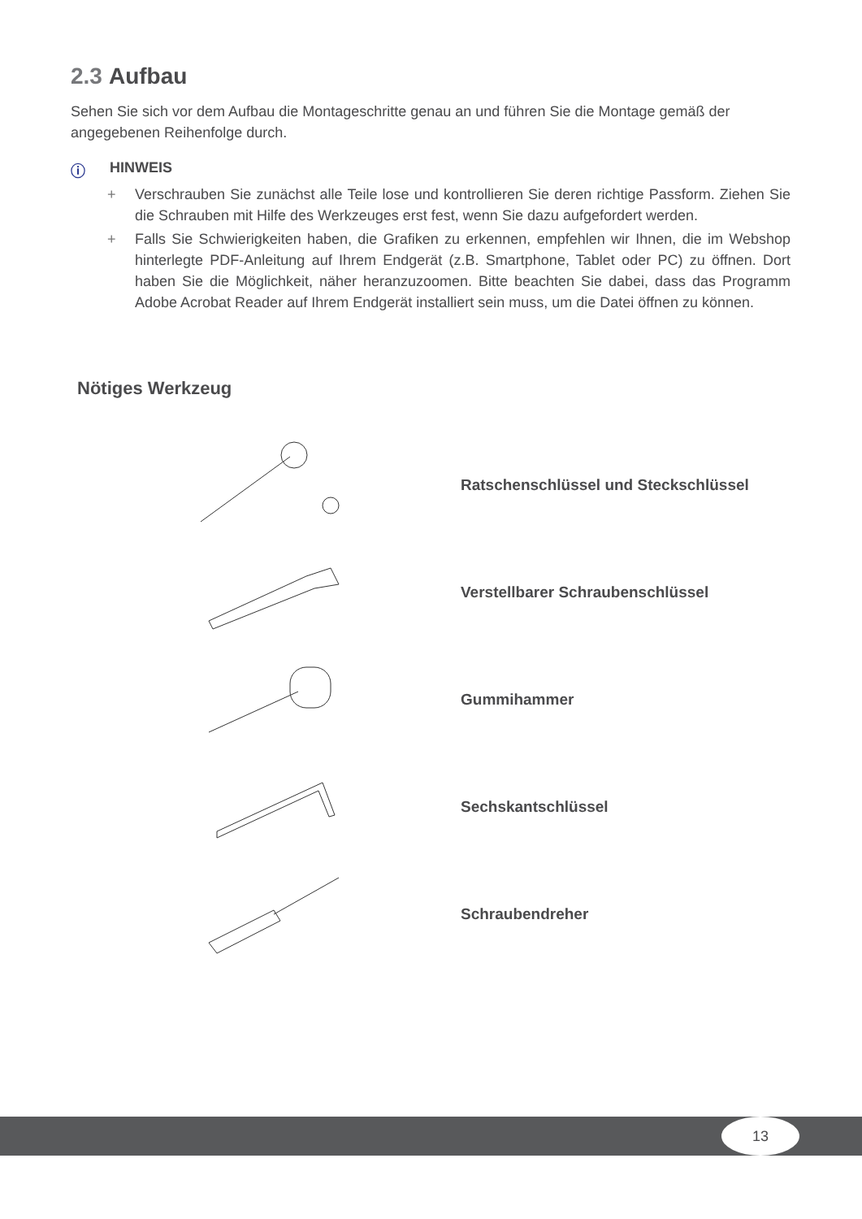2.3 Aufbau
Sehen Sie sich vor dem Aufbau die Montageschritte genau an und führen Sie die Montage gemäß der angegebenen Reihenfolge durch.
ⓘ HINWEIS
+ Verschrauben Sie zunächst alle Teile lose und kontrollieren Sie deren richtige Passform. Ziehen Sie die Schrauben mit Hilfe des Werkzeuges erst fest, wenn Sie dazu aufgefordert werden.
+ Falls Sie Schwierigkeiten haben, die Grafiken zu erkennen, empfehlen wir Ihnen, die im Webshop hinterlegte PDF-Anleitung auf Ihrem Endgerät (z.B. Smartphone, Tablet oder PC) zu öffnen. Dort haben Sie die Möglichkeit, näher heranzuzoomen. Bitte beachten Sie dabei, dass das Programm Adobe Acrobat Reader auf Ihrem Endgerät installiert sein muss, um die Datei öffnen zu können.
Nötiges Werkzeug
Ratschenschlüssel und Steckschlüssel
Verstellbarer Schraubenschlüssel
Gummihammer
Sechskantschlüssel
Schraubendreher
13